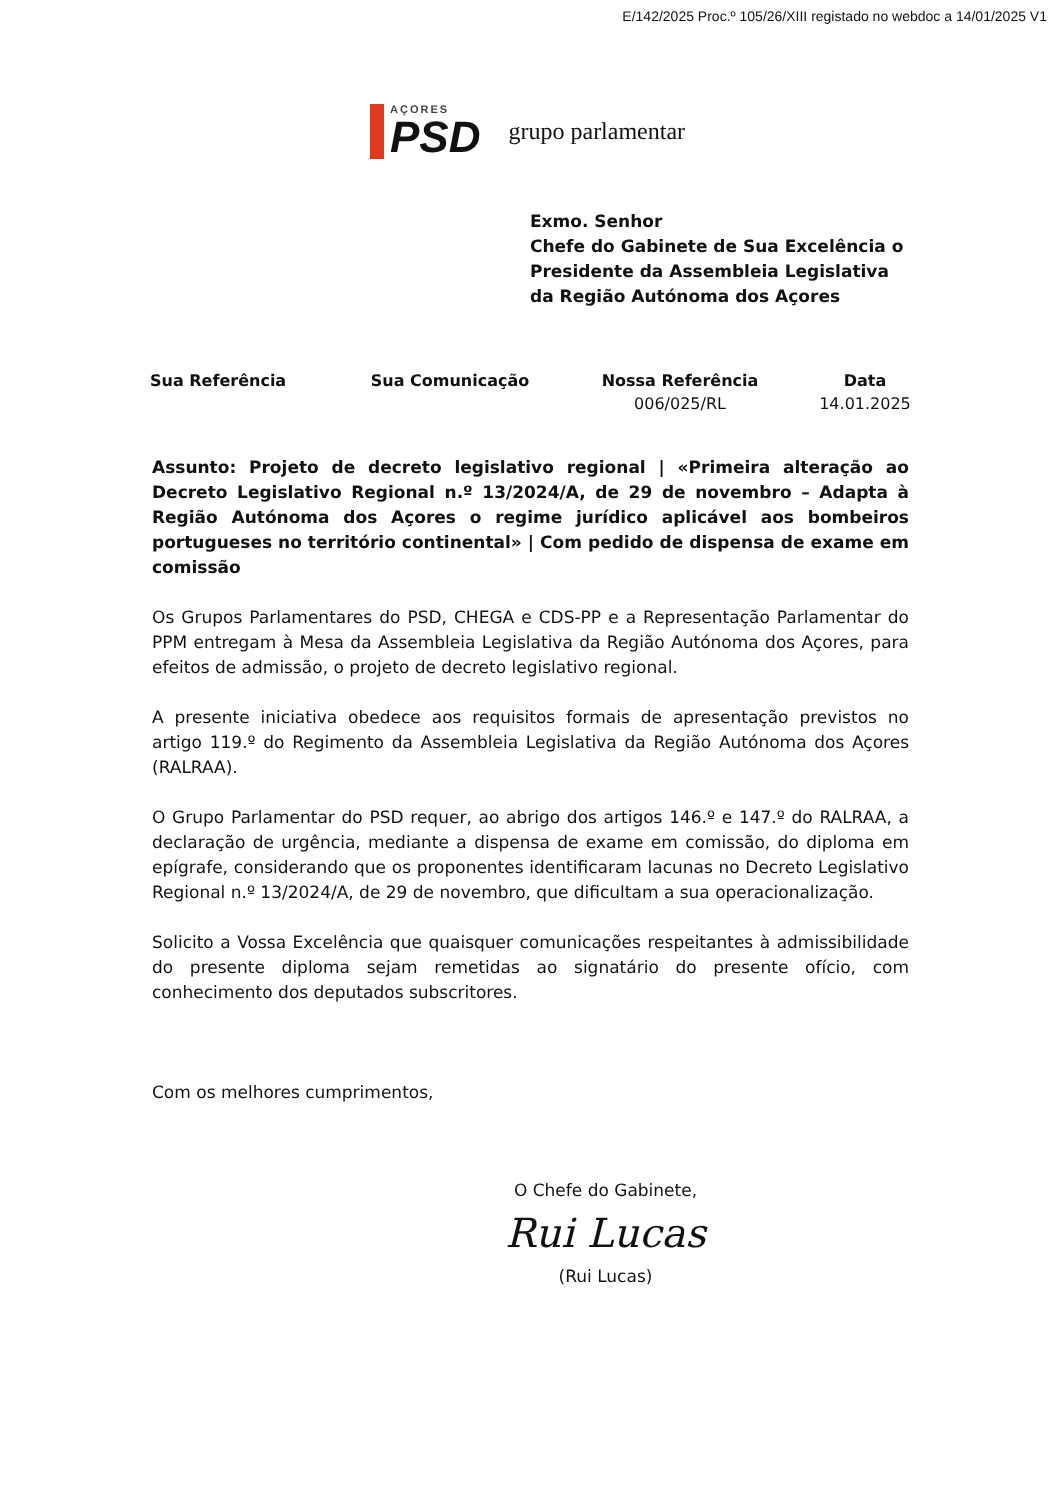E/142/2025 Proc.º 105/26/XIII registado no webdoc a 14/01/2025 V1
AÇORES
PSD
grupo parlamentar
Exmo. Senhor
Chefe do Gabinete de Sua Excelência o
Presidente da Assembleia Legislativa
da Região Autónoma dos Açores
| Sua Referência | Sua Comunicação | Nossa Referência | Data |
| --- | --- | --- | --- |
| | | 006/025/RL | 14.01.2025 |
Assunto: Projeto de decreto legislativo regional | «Primeira alteração ao Decreto Legislativo Regional n.º 13/2024/A, de 29 de novembro – Adapta à Região Autónoma dos Açores o regime jurídico aplicável aos bombeiros portugueses no território continental» | Com pedido de dispensa de exame em comissão
Os Grupos Parlamentares do PSD, CHEGA e CDS-PP e a Representação Parlamentar do PPM entregam à Mesa da Assembleia Legislativa da Região Autónoma dos Açores, para efeitos de admissão, o projeto de decreto legislativo regional.
A presente iniciativa obedece aos requisitos formais de apresentação previstos no artigo 119.º do Regimento da Assembleia Legislativa da Região Autónoma dos Açores (RALRAA).
O Grupo Parlamentar do PSD requer, ao abrigo dos artigos 146.º e 147.º do RALRAA, a declaração de urgência, mediante a dispensa de exame em comissão, do diploma em epígrafe, considerando que os proponentes identificaram lacunas no Decreto Legislativo Regional n.º 13/2024/A, de 29 de novembro, que dificultam a sua operacionalização.
Solicito a Vossa Excelência que quaisquer comunicações respeitantes à admissibilidade do presente diploma sejam remetidas ao signatário do presente ofício, com conhecimento dos deputados subscritores.
Com os melhores cumprimentos,
O Chefe do Gabinete,
Rui Lucas
(Rui Lucas)